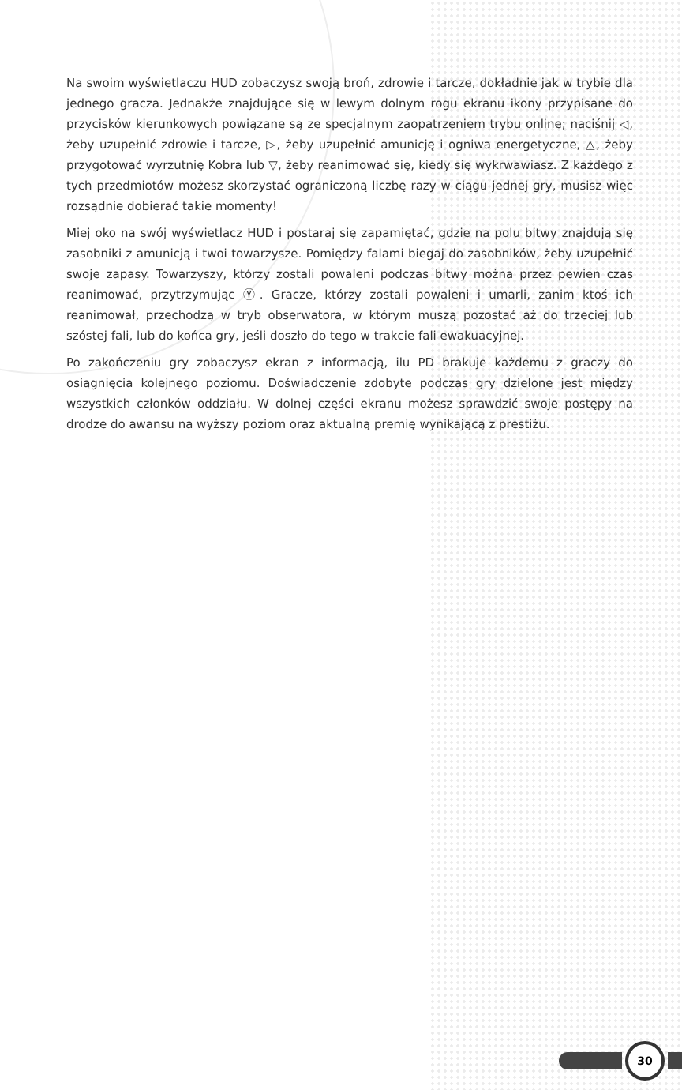Na swoim wyświetlaczu HUD zobaczysz swoją broń, zdrowie i tarcze, dokładnie jak w trybie dla jednego gracza. Jednakże znajdujące się w lewym dolnym rogu ekranu ikony przypisane do przycisków kierunkowych powiązane są ze specjalnym zaopatrzeniem trybu online; naciśnij ◁, żeby uzupełnić zdrowie i tarcze, ▷, żeby uzupełnić amunicję i ogniwa energetyczne, △, żeby przygotować wyrzutnię Kobra lub ▽, żeby reanimować się, kiedy się wykrwawiasz. Z każdego z tych przedmiotów możesz skorzystać ograniczoną liczbę razy w ciągu jednej gry, musisz więc rozsądnie dobierać takie momenty!
Miej oko na swój wyświetlacz HUD i postaraj się zapamiętać, gdzie na polu bitwy znajdują się zasobniki z amunicją i twoi towarzysze. Pomiędzy falami biegaj do zasobników, żeby uzupełnić swoje zapasy. Towarzyszy, którzy zostali powaleni podczas bitwy można przez pewien czas reanimować, przytrzymując Ⓨ. Gracze, którzy zostali powaleni i umarli, zanim ktoś ich reanimował, przechodzą w tryb obserwatora, w którym muszą pozostać aż do trzeciej lub szóstej fali, lub do końca gry, jeśli doszło do tego w trakcie fali ewakuacyjnej.
Po zakończeniu gry zobaczysz ekran z informacją, ilu PD brakuje każdemu z graczy do osiągnięcia kolejnego poziomu. Doświadczenie zdobyte podczas gry dzielone jest między wszystkich członków oddziału. W dolnej części ekranu możesz sprawdzić swoje postępy na drodze do awansu na wyższy poziom oraz aktualną premię wynikającą z prestiżu.
30